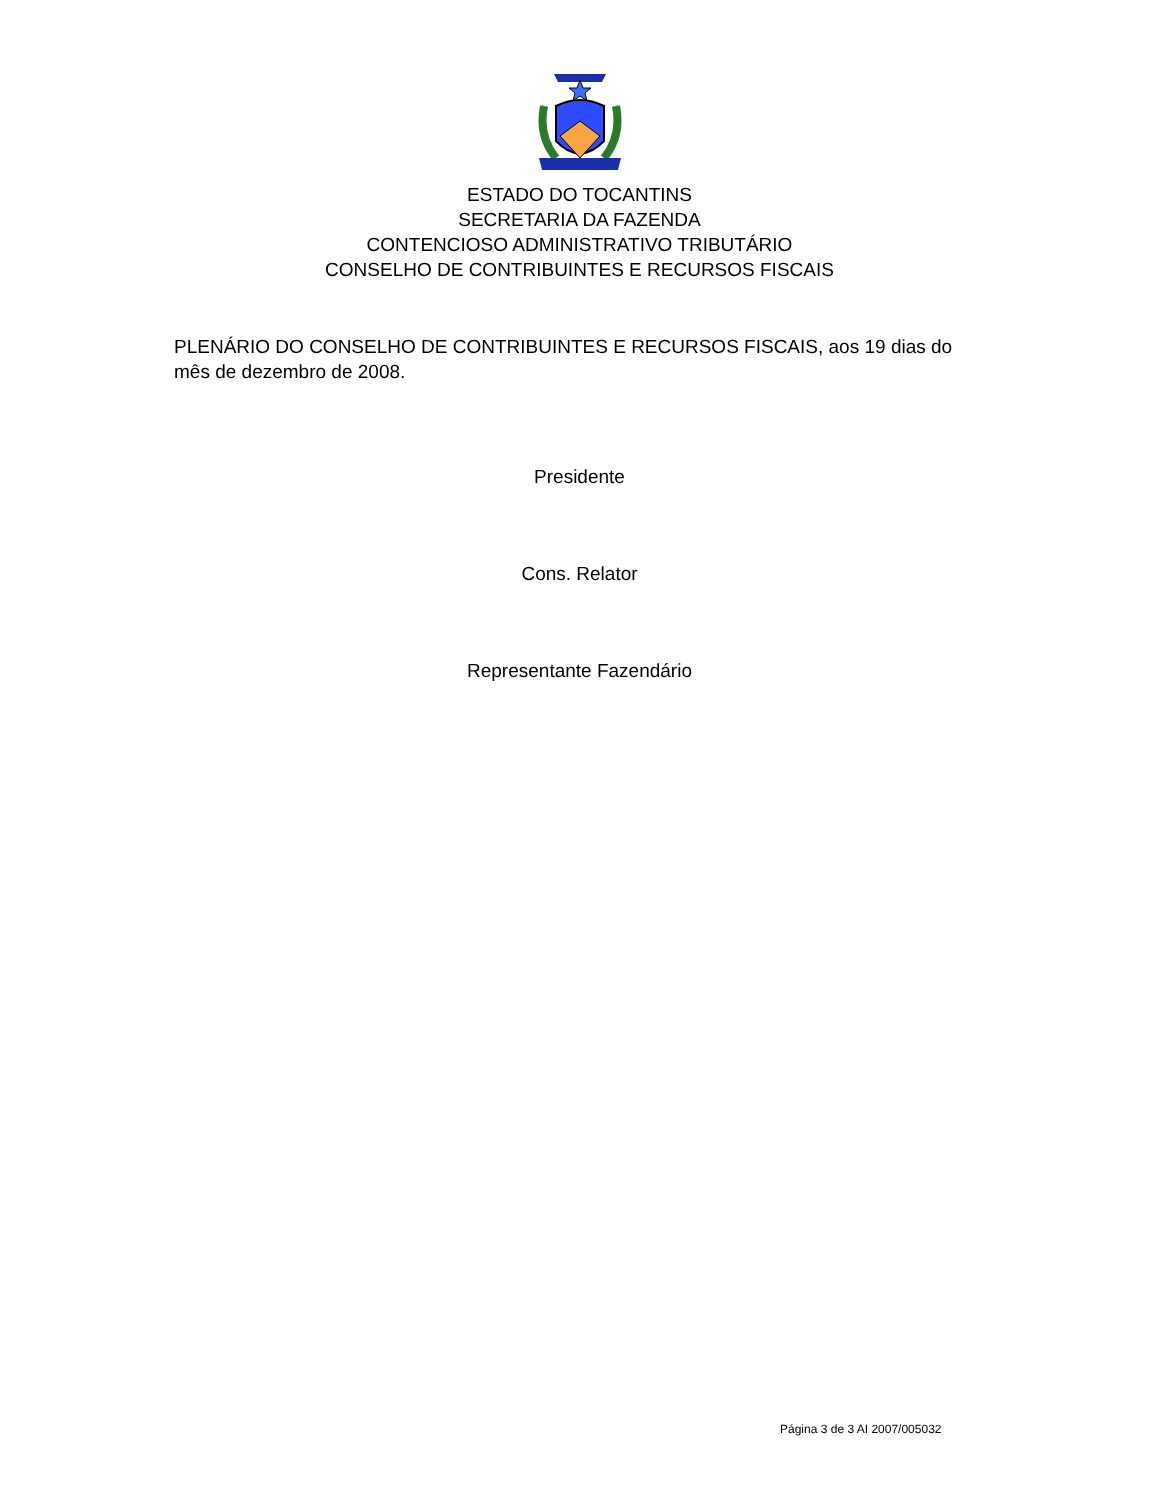ESTADO DO TOCANTINS
SECRETARIA DA FAZENDA
CONTENCIOSO ADMINISTRATIVO TRIBUTÁRIO
CONSELHO DE CONTRIBUINTES E RECURSOS FISCAIS
PLENÁRIO DO CONSELHO DE CONTRIBUINTES E RECURSOS FISCAIS, aos 19 dias do mês de dezembro de 2008.
Presidente
Cons. Relator
Representante Fazendário
Página 3 de 3 AI 2007/005032